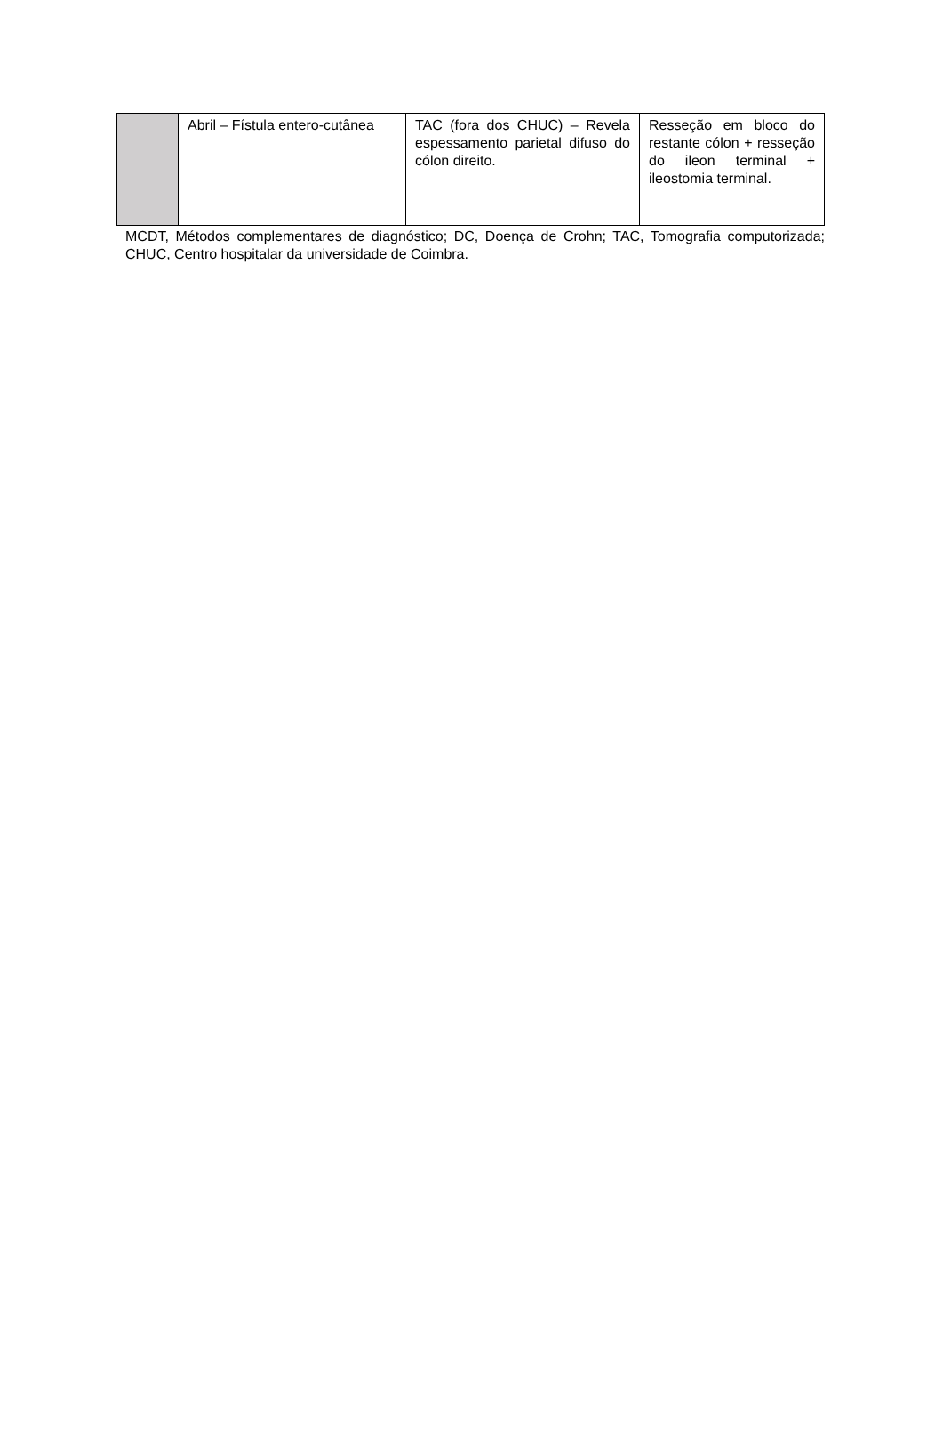| | Abril – Fístula entero-cutânea | TAC (fora dos CHUC) – Revela espessamento parietal difuso do cólon direito. | Resseção em bloco do restante cólon + resseção do ileon terminal + ileostomia terminal. |
MCDT, Métodos complementares de diagnóstico; DC, Doença de Crohn; TAC, Tomografia computorizada; CHUC, Centro hospitalar da universidade de Coimbra.